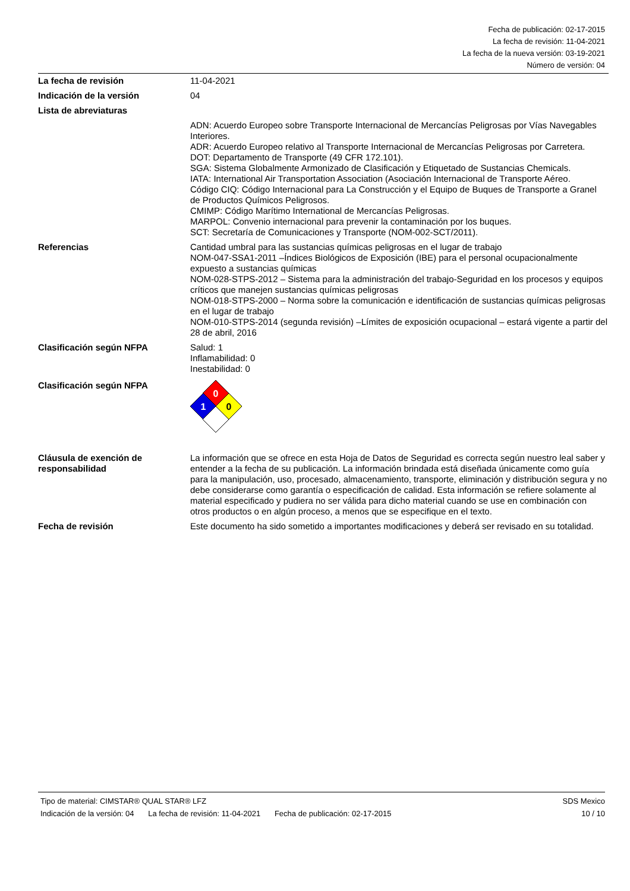Fecha de publicación: 02-17-2015
La fecha de revisión: 11-04-2021
La fecha de la nueva versión: 03-19-2021
Número de versión: 04
La fecha de revisión 11-04-2021
Indicación de la versión 04
Lista de abreviaturas
ADN: Acuerdo Europeo sobre Transporte Internacional de Mercancías Peligrosas por Vías Navegables Interiores.
ADR: Acuerdo Europeo relativo al Transporte Internacional de Mercancías Peligrosas por Carretera.
DOT: Departamento de Transporte (49 CFR 172.101).
SGA: Sistema Globalmente Armonizado de Clasificación y Etiquetado de Sustancias Chemicals.
IATA: International Air Transportation Association (Asociación Internacional de Transporte Aéreo.
Código CIQ: Código Internacional para La Construcción y el Equipo de Buques de Transporte a Granel de Productos Químicos Peligrosos.
CMIMP: Código Marítimo International de Mercancías Peligrosas.
MARPOL: Convenio internacional para prevenir la contaminación por los buques.
SCT: Secretaría de Comunicaciones y Transporte (NOM-002-SCT/2011).
Referencias Cantidad umbral para las sustancias químicas peligrosas en el lugar de trabajo
NOM-047-SSA1-2011 –Índices Biológicos de Exposición (IBE) para el personal ocupacionalmente expuesto a sustancias químicas
NOM-028-STPS-2012 – Sistema para la administración del trabajo-Seguridad en los procesos y equipos críticos que manejen sustancias químicas peligrosas
NOM-018-STPS-2000 – Norma sobre la comunicación e identificación de sustancias químicas peligrosas en el lugar de trabajo
NOM-010-STPS-2014 (segunda revisión) –Límites de exposición ocupacional – estará vigente a partir del 28 de abril, 2016
Clasificación según NFPA Salud: 1
Inflamabilidad: 0
Inestabilidad: 0
Clasificación según NFPA
0
1
0
Cláusula de exención de responsabilidad
La información que se ofrece en esta Hoja de Datos de Seguridad es correcta según nuestro leal saber y entender a la fecha de su publicación. La información brindada está diseñada únicamente como guía para la manipulación, uso, procesado, almacenamiento, transporte, eliminación y distribución segura y no debe considerarse como garantía o especificación de calidad. Esta información se refiere solamente al material especificado y pudiera no ser válida para dicho material cuando se use en combinación con otros productos o en algún proceso, a menos que se especifique en el texto.
Fecha de revisión Este documento ha sido sometido a importantes modificaciones y deberá ser revisado en su totalidad.
Tipo de material: CIMSTAR® QUAL STAR® LFZ
SDS Mexico
Indicación de la versión: 04 La fecha de revisión: 11-04-2021 Fecha de publicación: 02-17-2015
10 / 10